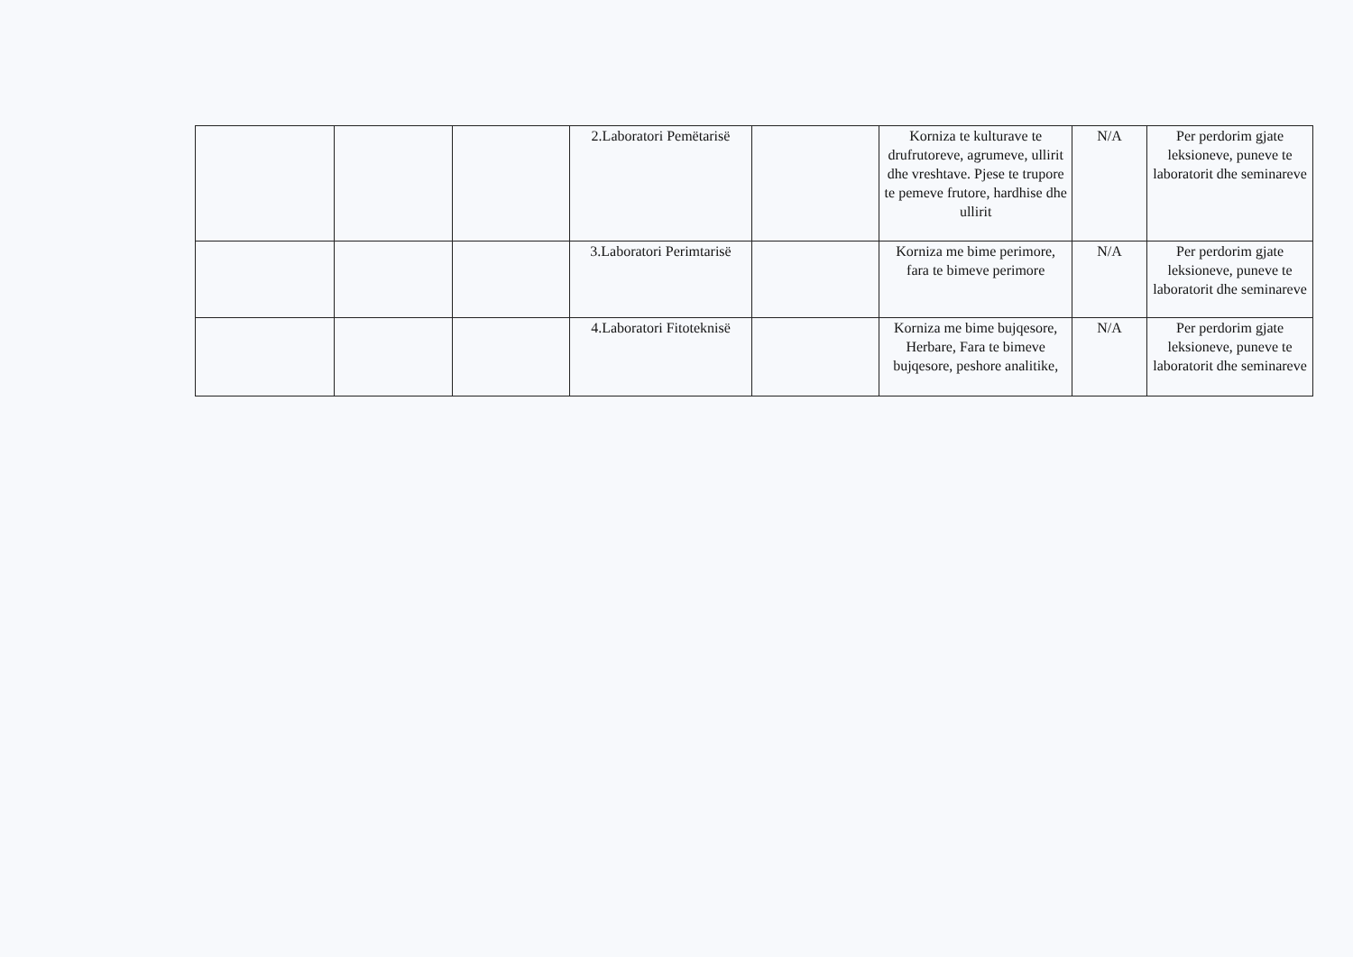| | | | 2.Laboratori Pemëtarisë | | Korniza te kulturave te drufrutoreve, agrumeve, ullirit dhe vreshtave. Pjese te trupore te pemeve frutore, hardhise dhe ullirit | N/A | Per perdorim gjate leksioneve, puneve te laboratorit dhe seminareve |
| | | | 3.Laboratori Perimtarisë | | Korniza me bime perimore, fara te bimeve perimore | N/A | Per perdorim gjate leksioneve, puneve te laboratorit dhe seminareve |
| | | | 4.Laboratori Fitoteknisë | | Korniza me bime bujqesore, Herbare, Fara te bimeve bujqesore, peshore analitike, | N/A | Per perdorim gjate leksioneve, puneve te laboratorit dhe seminareve |